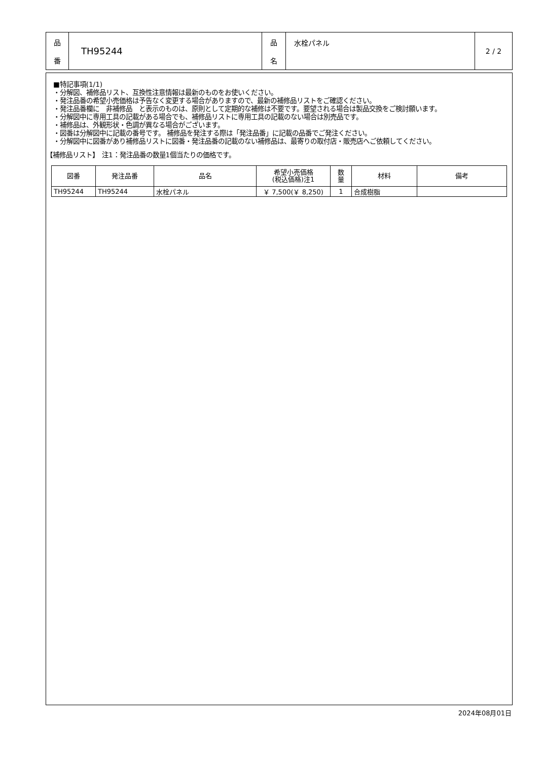| 品 番 | TH95244 | 品 名 | 水栓パネル | 2 / 2 |
■特記事項(1/1)
・分解図、補修品リスト、互換性注意情報は最新のものをお使いください。
・発注品番の希望小売価格は予告なく変更する場合がありますので、最新の補修品リストをご確認ください。
・発注品番欄に　非補修品　と表示のものは、原則として定期的な補修は不要です。要望される場合は製品交換をご検討願います。
・分解図中に専用工具の記載がある場合でも、補修品リストに専用工具の記載のない場合は別売品です。
・補修品は、外観形状・色調が異なる場合がございます。
・図番は分解図中に記載の番号です。 補修品を発注する際は「発注品番」に記載の品番でご発注ください。
・分解図中に図番があり補修品リストに図番・発注品番の記載のない補修品は、最寄りの取付店・販売店へご依頼してください。
【補修品リスト】　注1：発注品番の数量1個当たりの価格です。
| 図番 | 発注品番 | 品名 | 希望小売価格 (税込価格)注1 | 数 量 | 材料 | 備考 |
| --- | --- | --- | --- | --- | --- | --- |
| TH95244 | TH95244 | 水栓パネル | ￥ 7,500(￥ 8,250) | 1 | 合成樹脂 | |
2024年08月01日